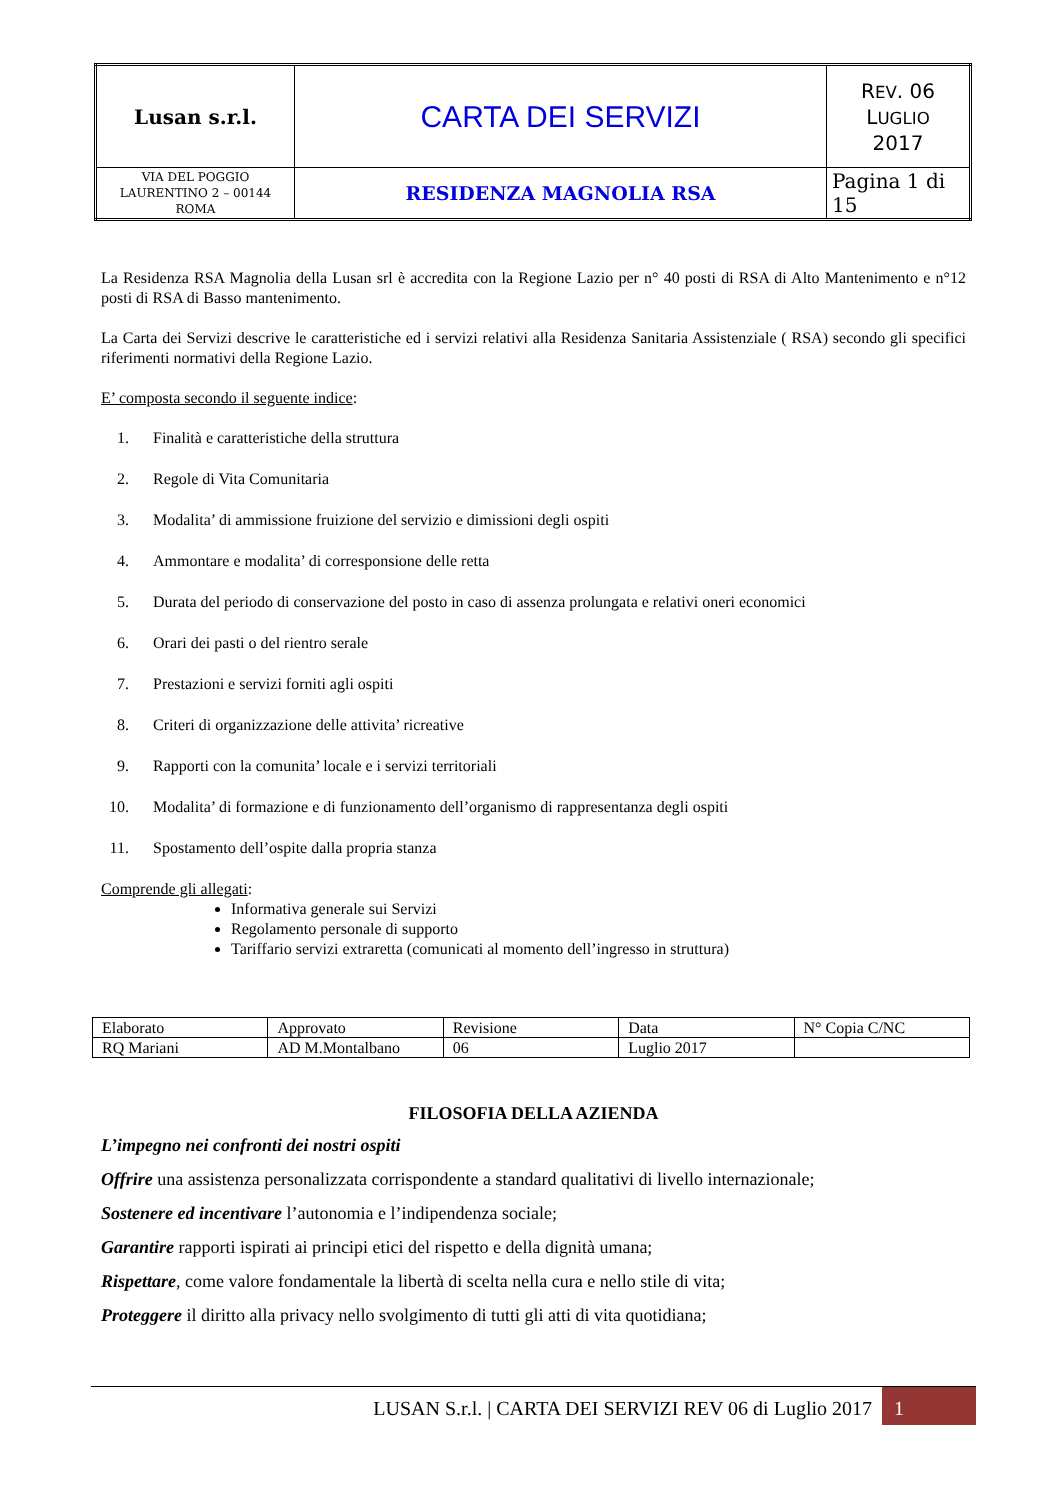| Lusan s.r.l. | CARTA DEI SERVIZI | R EV . 06 L UGLIO 2017 |
| VIA DEL POGGIO LAURENTINO 2 – 00144 ROMA | RESIDENZA MAGNOLIA RSA | Pagina 1 di 15 |
La Residenza RSA Magnolia della Lusan srl è accredita con la Regione Lazio per n° 40 posti di RSA di Alto Mantenimento e n°12 posti di RSA di Basso mantenimento.
La Carta dei Servizi descrive le caratteristiche ed i servizi relativi alla Residenza Sanitaria Assistenziale ( RSA) secondo gli specifici riferimenti normativi della Regione Lazio.
E’ composta secondo il seguente indice:
1. Finalità e caratteristiche della struttura
2. Regole di Vita Comunitaria
3. Modalita’ di ammissione fruizione del servizio e dimissioni degli ospiti
4. Ammontare e modalita’ di corresponsione delle retta
5. Durata del periodo di conservazione del posto in caso di assenza prolungata e relativi oneri economici
6. Orari dei pasti o del rientro serale
7. Prestazioni e servizi forniti agli ospiti
8. Criteri di organizzazione delle attivita’ ricreative
9. Rapporti con la comunita’ locale e i servizi territoriali
10. Modalita’ di formazione e di funzionamento dell’organismo di rappresentanza degli ospiti
11. Spostamento dell’ospite dalla propria stanza
Comprende gli allegati:
Informativa generale sui Servizi
Regolamento personale di supporto
Tariffario servizi extraretta (comunicati al momento dell’ingresso in struttura)
| Elaborato | Approvato | Revisione | Data | N° Copia C/NC |
| RQ Mariani | AD M.Montalbano | 06 | Luglio 2017 | |
FILOSOFIA DELLA AZIENDA
L’impegno nei confronti dei nostri ospiti
Offrire una assistenza personalizzata corrispondente a standard qualitativi di livello internazionale;
Sostenere ed incentivare l’autonomia e l’indipendenza sociale;
Garantire rapporti ispirati ai principi etici del rispetto e della dignità umana;
Rispettare, come valore fondamentale la libertà di scelta nella cura e nello stile di vita;
Proteggere il diritto alla privacy nello svolgimento di tutti gli atti di vita quotidiana;
LUSAN S.r.l. | CARTA DEI SERVIZI REV 06 di Luglio 2017 1